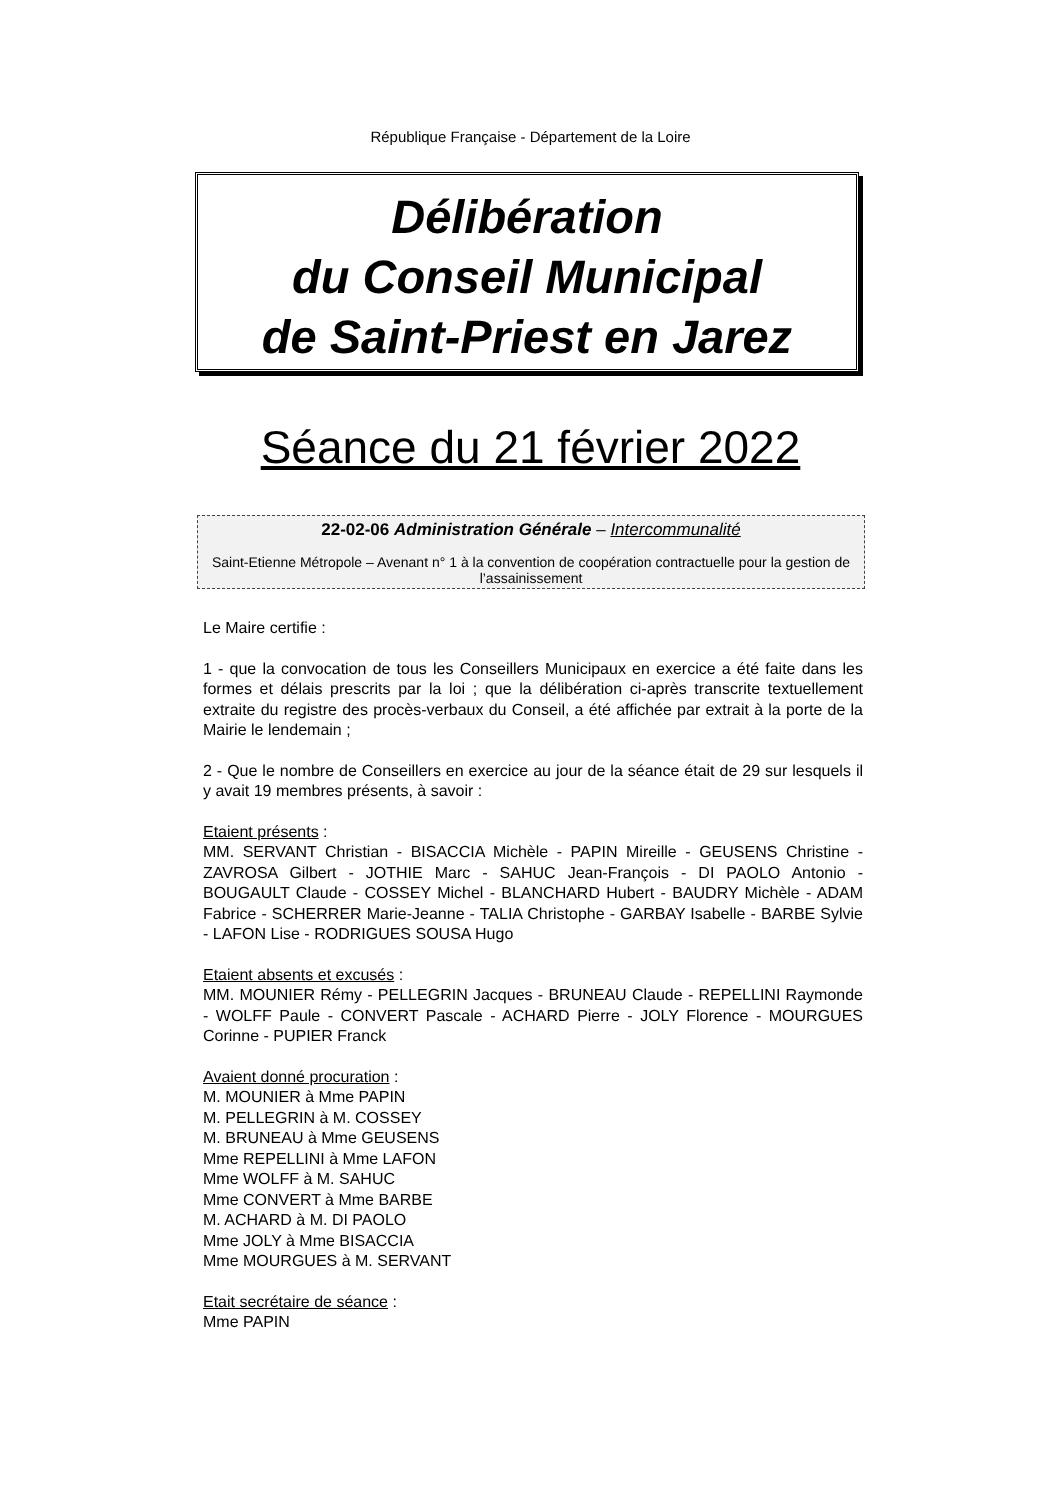République Française - Département de la Loire
Délibération
du Conseil Municipal
de Saint-Priest en Jarez
Séance du 21 février 2022
22-02-06 Administration Générale – Intercommunalité
Saint-Etienne Métropole – Avenant n° 1 à la convention de coopération contractuelle pour la gestion de l’assainissement
Le Maire certifie :
1 - que la convocation de tous les Conseillers Municipaux en exercice a été faite dans les formes et délais prescrits par la loi ; que la délibération ci-après transcrite textuellement extraite du registre des procès-verbaux du Conseil, a été affichée par extrait à la porte de la Mairie le lendemain ;
2 - Que le nombre de Conseillers en exercice au jour de la séance était de 29 sur lesquels il y avait 19 membres présents, à savoir :
Etaient présents :
MM. SERVANT Christian - BISACCIA Michèle - PAPIN Mireille - GEUSENS Christine - ZAVROSA Gilbert - JOTHIE Marc - SAHUC Jean-François - DI PAOLO Antonio - BOUGAULT Claude - COSSEY Michel - BLANCHARD Hubert - BAUDRY Michèle - ADAM Fabrice - SCHERRER Marie-Jeanne - TALIA Christophe - GARBAY Isabelle - BARBE Sylvie - LAFON Lise - RODRIGUES SOUSA Hugo
Etaient absents et excusés :
MM. MOUNIER Rémy - PELLEGRIN Jacques - BRUNEAU Claude - REPELLINI Raymonde - WOLFF Paule - CONVERT Pascale - ACHARD Pierre - JOLY Florence - MOURGUES Corinne - PUPIER Franck
Avaient donné procuration :
M. MOUNIER à Mme PAPIN
M. PELLEGRIN à M. COSSEY
M. BRUNEAU à Mme GEUSENS
Mme REPELLINI à Mme LAFON
Mme WOLFF à M. SAHUC
Mme CONVERT à Mme BARBE
M. ACHARD à M. DI PAOLO
Mme JOLY à Mme BISACCIA
Mme MOURGUES à M. SERVANT
Etait secrétaire de séance :
Mme PAPIN